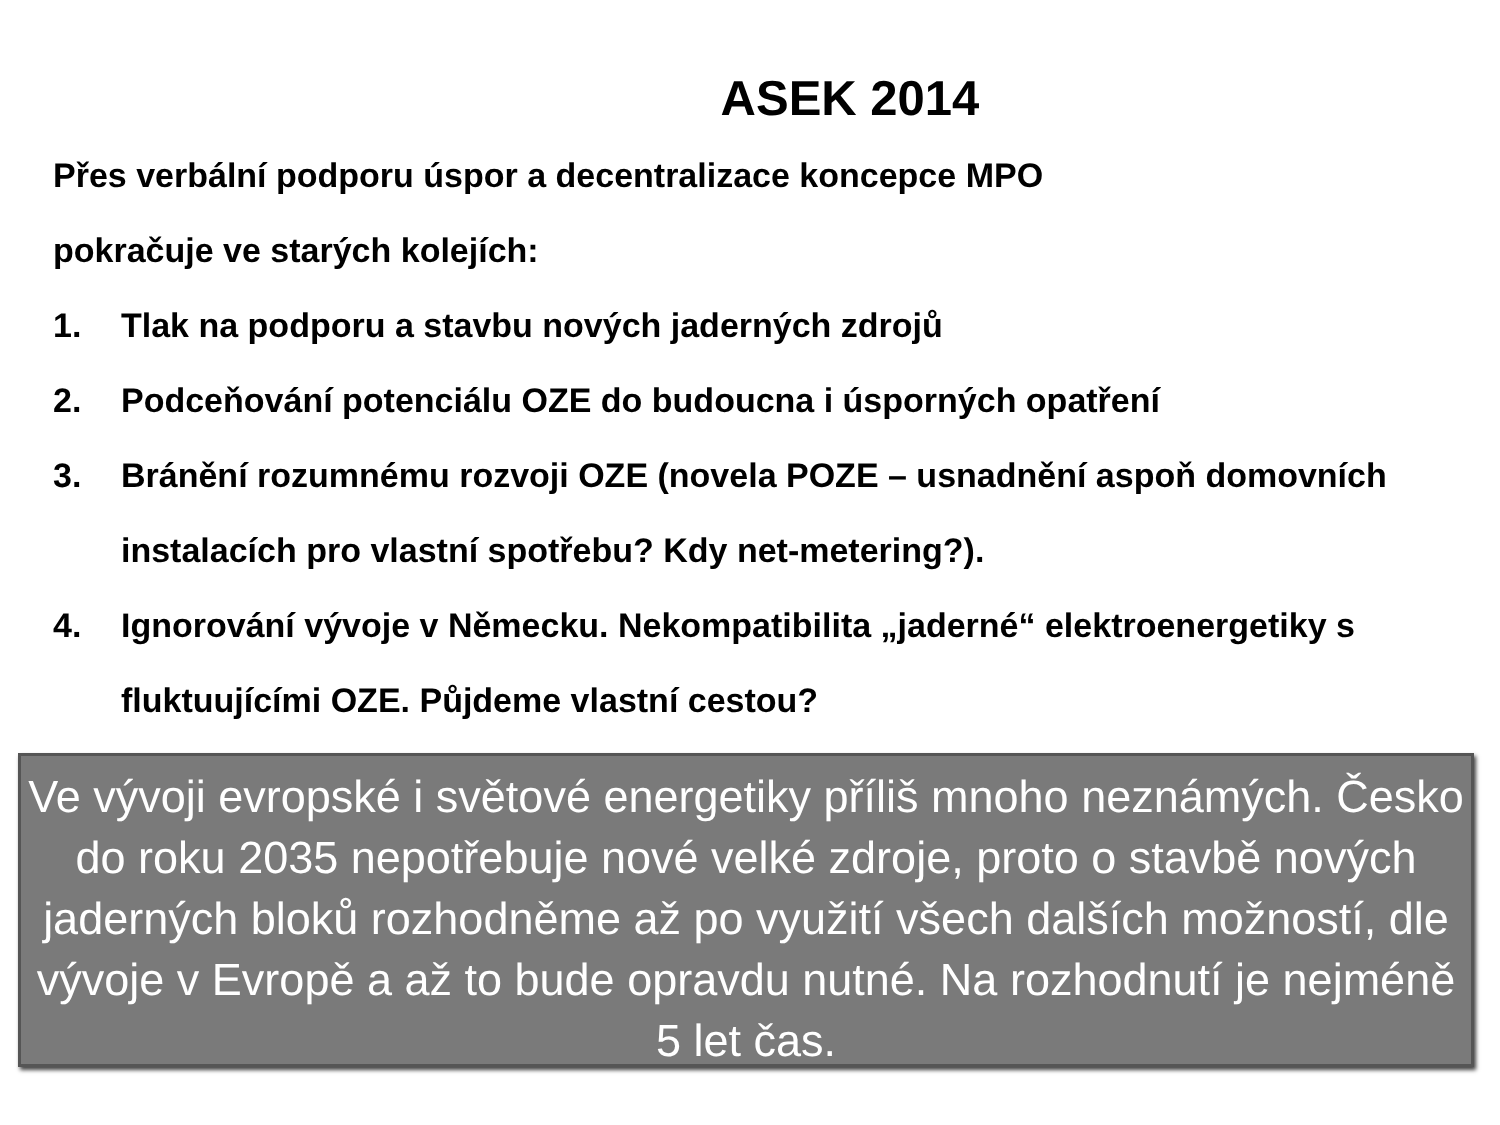ASEK 2014
Přes verbální podporu úspor a decentralizace koncepce MPO
pokračuje ve starých kolejích:
1. Tlak na podporu a stavbu nových jaderných zdrojů
2. Podceňování potenciálu OZE do budoucna i úsporných opatření
3. Bránění rozumnému rozvoji OZE (novela POZE – usnadnění aspoň domovních instalacích pro vlastní spotřebu? Kdy net-metering?).
4. Ignorování vývoje v Německu. Nekompatibilita „jaderné“ elektroenergetiky s fluktuujícími OZE. Půjdeme vlastní cestou?
Ve vývoji evropské i světové energetiky příliš mnoho neznámých. Česko do roku 2035 nepotřebuje nové velké zdroje, proto o stavbě nových jaderných bloků rozhodněme až po využití všech dalších možností, dle vývoje v Evropě a až to bude opravdu nutné. Na rozhodnutí je nejméně 5 let čas.